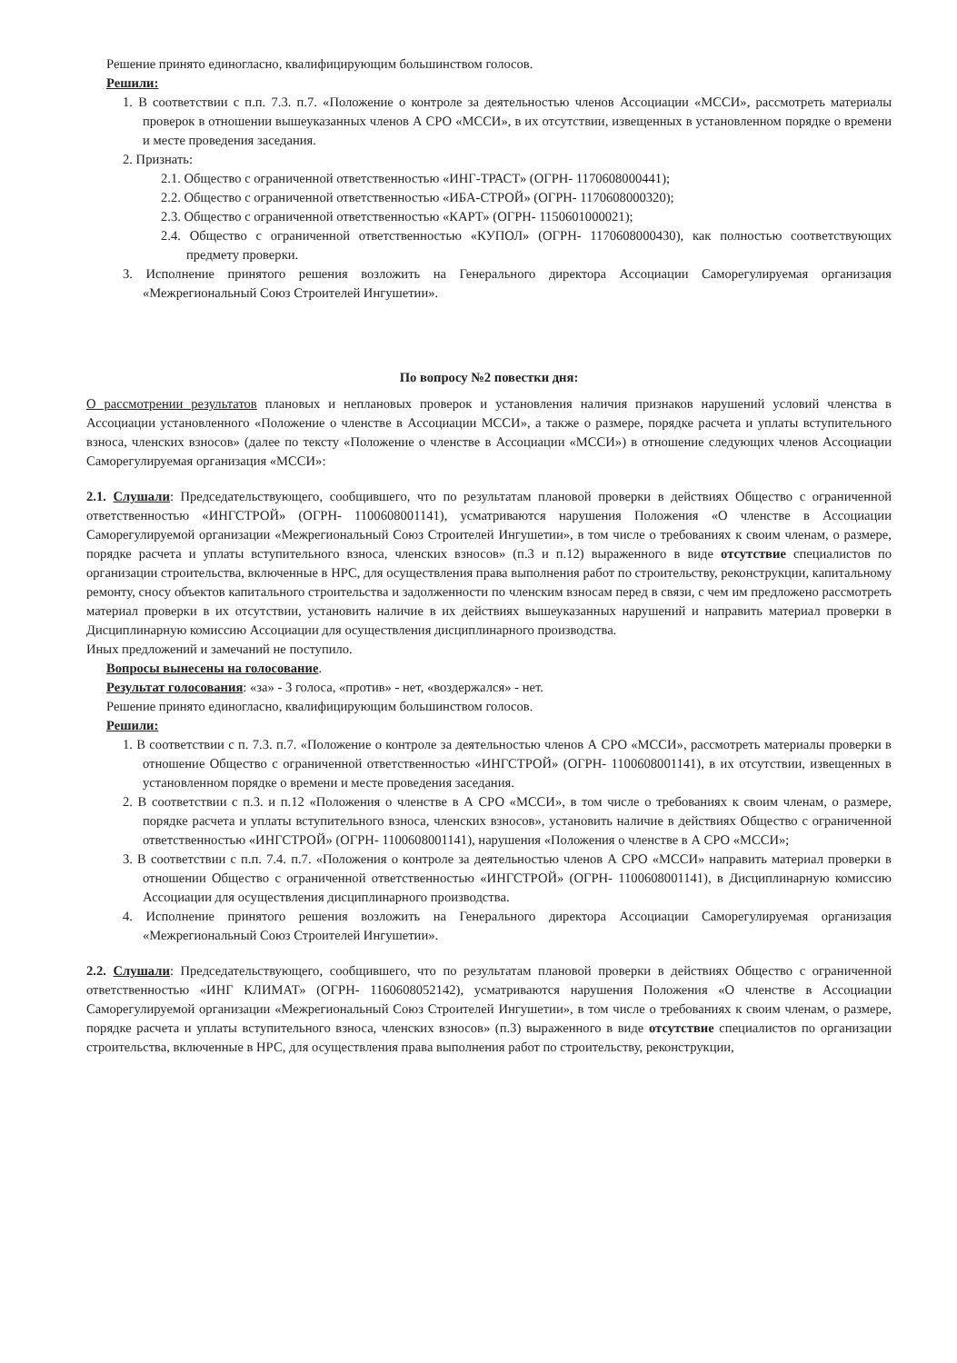Решение принято единогласно, квалифицирующим большинством голосов.
Решили:
1. В соответствии с п.п. 7.3. п.7. «Положение о контроле за деятельностью членов Ассоциации «МССИ», рассмотреть материалы проверок в отношении вышеуказанных членов А СРО «МССИ», в их отсутствии, извещенных в установленном порядке о времени и месте проведения заседания.
2. Признать:
2.1. Общество с ограниченной ответственностью «ИНГ-ТРАСТ» (ОГРН- 1170608000441);
2.2. Общество с ограниченной ответственностью «ИБА-СТРОЙ» (ОГРН- 1170608000320);
2.3. Общество с ограниченной ответственностью «КАРТ» (ОГРН- 1150601000021);
2.4. Общество с ограниченной ответственностью «КУПОЛ» (ОГРН- 1170608000430), как полностью соответствующих предмету проверки.
3. Исполнение принятого решения возложить на Генерального директора Ассоциации Саморегулируемая организация «Межрегиональный Союз Строителей Ингушетии».
По вопросу №2 повестки дня:
О рассмотрении результатов плановых и неплановых проверок и установления наличия признаков нарушений условий членства в Ассоциации установленного «Положение о членстве в Ассоциации МССИ», а также о размере, порядке расчета и уплаты вступительного взноса, членских взносов» (далее по тексту «Положение о членстве в Ассоциации «МССИ») в отношение следующих членов Ассоциации Саморегулируемая организация «МССИ»:
2.1. Слушали: Председательствующего, сообщившего, что по результатам плановой проверки в действиях Общество с ограниченной ответственностью «ИНГСТРОЙ» (ОГРН- 1100608001141), усматриваются нарушения Положения «О членстве в Ассоциации Саморегулируемой организации «Межрегиональный Союз Строителей Ингушетии», в том числе о требованиях к своим членам, о размере, порядке расчета и уплаты вступительного взноса, членских взносов» (п.3 и п.12) выраженного в виде отсутствие специалистов по организации строительства, включенные в НРС, для осуществления права выполнения работ по строительству, реконструкции, капитальному ремонту, сносу объектов капитального строительства и задолженности по членским взносам перед в связи, с чем им предложено рассмотреть материал проверки в их отсутствии, установить наличие в их действиях вышеуказанных нарушений и направить материал проверки в Дисциплинарную комиссию Ассоциации для осуществления дисциплинарного производства.
Иных предложений и замечаний не поступило.
Вопросы вынесены на голосование.
Результат голосования: «за» - 3 голоса, «против» - нет, «воздержался» - нет.
Решение принято единогласно, квалифицирующим большинством голосов.
Решили:
1. В соответствии с п. 7.3. п.7. «Положение о контроле за деятельностью членов А СРО «МССИ», рассмотреть материалы проверки в отношение Общество с ограниченной ответственностью «ИНГСТРОЙ» (ОГРН- 1100608001141), в их отсутствии, извещенных в установленном порядке о времени и месте проведения заседания.
2. В соответствии с п.3. и п.12 «Положения о членстве в А СРО «МССИ», в том числе о требованиях к своим членам, о размере, порядке расчета и уплаты вступительного взноса, членских взносов», установить наличие в действиях Общество с ограниченной ответственностью «ИНГСТРОЙ» (ОГРН- 1100608001141), нарушения «Положения о членстве в А СРО «МССИ»;
3. В соответствии с п.п. 7.4. п.7. «Положения о контроле за деятельностью членов А СРО «МССИ» направить материал проверки в отношении Общество с ограниченной ответственностью «ИНГСТРОЙ» (ОГРН- 1100608001141), в Дисциплинарную комиссию Ассоциации для осуществления дисциплинарного производства.
4. Исполнение принятого решения возложить на Генерального директора Ассоциации Саморегулируемая организация «Межрегиональный Союз Строителей Ингушетии».
2.2. Слушали: Председательствующего, сообщившего, что по результатам плановой проверки в действиях Общество с ограниченной ответственностью «ИНГ КЛИМАТ» (ОГРН- 1160608052142), усматриваются нарушения Положения «О членстве в Ассоциации Саморегулируемой организации «Межрегиональный Союз Строителей Ингушетии», в том числе о требованиях к своим членам, о размере, порядке расчета и уплаты вступительного взноса, членских взносов» (п.3) выраженного в виде отсутствие специалистов по организации строительства, включенные в НРС, для осуществления права выполнения работ по строительству, реконструкции,